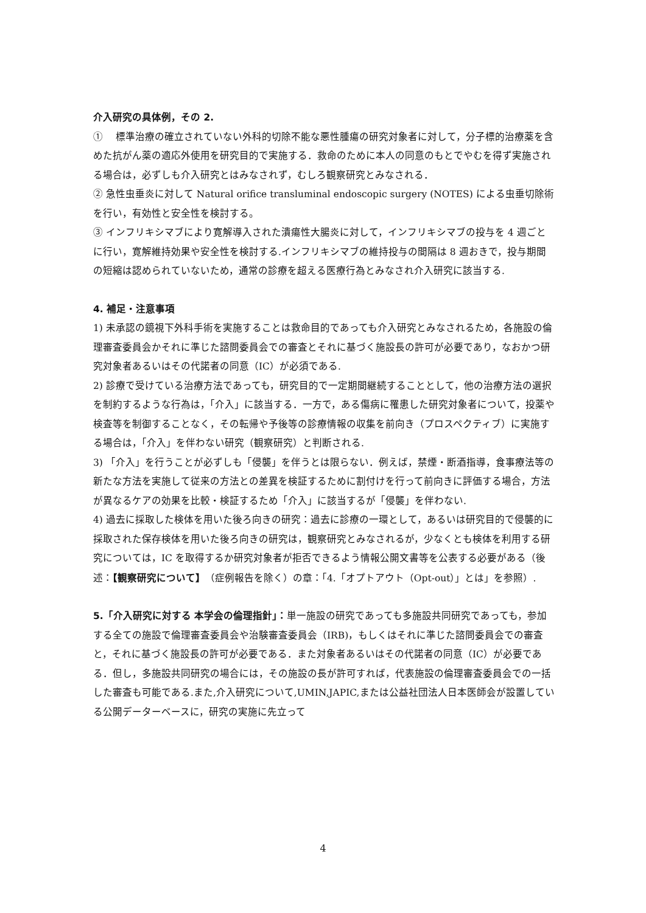介入研究の具体例，その 2.
①　 標準治療の確立されていない外科的切除不能な悪性腫瘍の研究対象者に対して，分子標的治療薬を含めた抗がん薬の適応外使用を研究目的で実施する．救命のために本人の同意のもとでやむを得ず実施される場合は，必ずしも介入研究とはみなされず，むしろ観察研究とみなされる．
② 急性虫垂炎に対して Natural orifice transluminal endoscopic surgery (NOTES) による虫垂切除術を行い，有効性と安全性を検討する。
③ インフリキシマブにより寛解導入された潰瘍性大腸炎に対して，インフリキシマブの投与を 4 週ごとに行い，寛解維持効果や安全性を検討する.インフリキシマブの維持投与の間隔は 8 週おきで，投与期間の短縮は認められていないため，通常の診療を超える医療行為とみなされ介入研究に該当する.
4. 補足・注意事項
1) 未承認の鏡視下外科手術を実施することは救命目的であっても介入研究とみなされるため，各施設の倫理審査委員会かそれに準じた諮問委員会での審査とそれに基づく施設長の許可が必要であり，なおかつ研究対象者あるいはその代諾者の同意（IC）が必須である.
2) 診療で受けている治療方法であっても，研究目的で一定期間継続することとして，他の治療方法の選択を制約するような行為は，「介入」に該当する．一方で，ある傷病に罹患した研究対象者について，投薬や検査等を制御することなく，その転帰や予後等の診療情報の収集を前向き（プロスペクティブ）に実施する場合は，「介入」を伴わない研究（観察研究）と判断される.
3) 「介入」を行うことが必ずしも「侵襲」を伴うとは限らない．例えば，禁煙・断酒指導，食事療法等の新たな方法を実施して従来の方法との差異を検証するために割付けを行って前向きに評価する場合，方法が異なるケアの効果を比較・検証するため「介入」に該当するが「侵襲」を伴わない.
4) 過去に採取した検体を用いた後ろ向きの研究：過去に診療の一環として，あるいは研究目的で侵襲的に採取された保存検体を用いた後ろ向きの研究は，観察研究とみなされるが，少なくとも検体を利用する研究については，IC を取得するか研究対象者が拒否できるよう情報公開文書等を公表する必要がある（後述：【観察研究について】（症例報告を除く）の章：「4.「オプトアウト（Opt-out）」とは」を参照）.
5.「介入研究に対する 本学会の倫理指針」：単一施設の研究であっても多施設共同研究であっても，参加する全ての施設で倫理審査委員会や治験審査委員会（IRB)，もしくはそれに準じた諮問委員会での審査と，それに基づく施設長の許可が必要である．また対象者あるいはその代諾者の同意（IC）が必要である．但し，多施設共同研究の場合には，その施設の長が許可すれば，代表施設の倫理審査委員会での一括した審査も可能である.また,介入研究について,UMIN,JAPIC,または公益社団法人日本医師会が設置している公開データーベースに，研究の実施に先立って
4